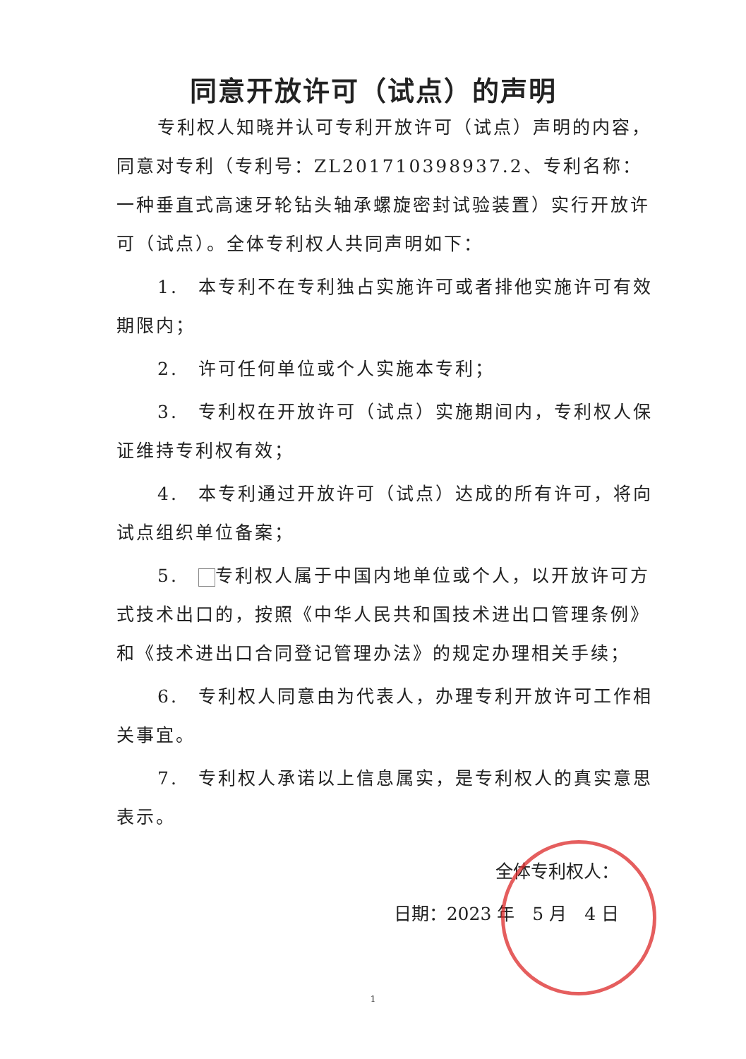同意开放许可（试点）的声明
专利权人知晓并认可专利开放许可（试点）声明的内容，同意对专利（专利号：ZL201710398937.2、专利名称：一种垂直式高速牙轮钻头轴承螺旋密封试验装置）实行开放许可（试点）。全体专利权人共同声明如下：
1.　本专利不在专利独占实施许可或者排他实施许可有效期限内；
2.　许可任何单位或个人实施本专利；
3.　专利权在开放许可（试点）实施期间内，专利权人保证维持专利权有效；
4.　本专利通过开放许可（试点）达成的所有许可，将向试点组织单位备案；
5.　 专利权人属于中国内地单位或个人，以开放许可方式技术出口的，按照《中华人民共和国技术进出口管理条例》和《技术进出口合同登记管理办法》的规定办理相关手续；
6.　专利权人同意由为代表人，办理专利开放许可工作相关事宜。
7.　专利权人承诺以上信息属实，是专利权人的真实意思表示。
全体专利权人：
日期：2023 年　5 月　4 日
1